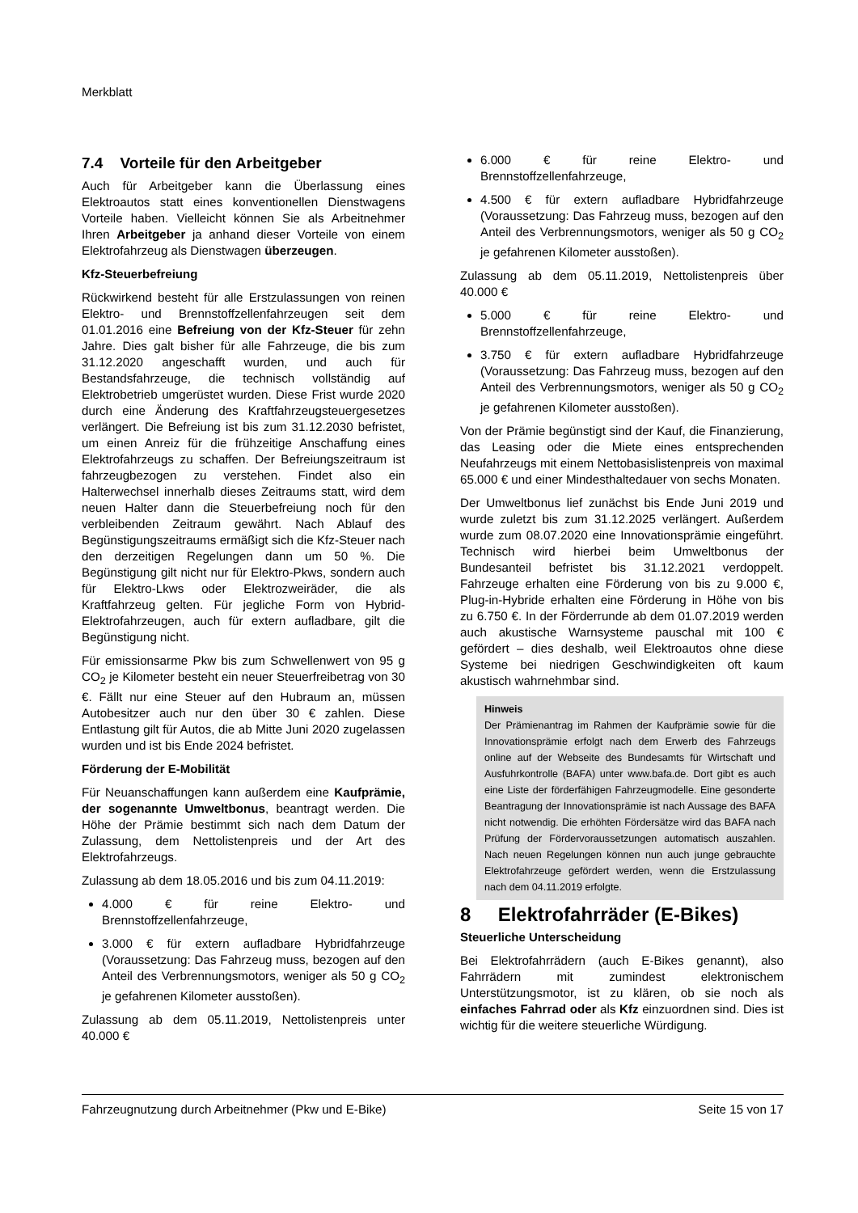Merkblatt
7.4 Vorteile für den Arbeitgeber
Auch für Arbeitgeber kann die Überlassung eines Elektroautos statt eines konventionellen Dienstwagens Vorteile haben. Vielleicht können Sie als Arbeitnehmer Ihren Arbeitgeber ja anhand dieser Vorteile von einem Elektrofahrzeug als Dienstwagen überzeugen.
Kfz-Steuerbefreiung
Rückwirkend besteht für alle Erstzulassungen von reinen Elektro- und Brennstoffzellenfahrzeugen seit dem 01.01.2016 eine Befreiung von der Kfz-Steuer für zehn Jahre. Dies galt bisher für alle Fahrzeuge, die bis zum 31.12.2020 angeschafft wurden, und auch für Bestandsfahrzeuge, die technisch vollständig auf Elektrobetrieb umgerüstet wurden. Diese Frist wurde 2020 durch eine Änderung des Kraftfahrzeugsteuergesetzes verlängert. Die Befreiung ist bis zum 31.12.2030 befristet, um einen Anreiz für die frühzeitige Anschaffung eines Elektrofahrzeugs zu schaffen. Der Befreiungszeitraum ist fahrzeugbezogen zu verstehen. Findet also ein Halterwechsel innerhalb dieses Zeitraums statt, wird dem neuen Halter dann die Steuerbefreiung noch für den verbleibenden Zeitraum gewährt. Nach Ablauf des Begünstigungszeitraums ermäßigt sich die Kfz-Steuer nach den derzeitigen Regelungen dann um 50 %. Die Begünstigung gilt nicht nur für Elektro-Pkws, sondern auch für Elektro-Lkws oder Elektrozweiräder, die als Kraftfahrzeug gelten. Für jegliche Form von Hybrid-Elektrofahrzeugen, auch für extern aufladbare, gilt die Begünstigung nicht.
Für emissionsarme Pkw bis zum Schwellenwert von 95 g CO<sub>2</sub> je Kilometer besteht ein neuer Steuerfreibetrag von 30 €. Fällt nur eine Steuer auf den Hubraum an, müssen Autobesitzer auch nur den über 30 € zahlen. Diese Entlastung gilt für Autos, die ab Mitte Juni 2020 zugelassen wurden und ist bis Ende 2024 befristet.
Förderung der E-Mobilität
Für Neuanschaffungen kann außerdem eine Kaufprämie, der sogenannte Umweltbonus, beantragt werden. Die Höhe der Prämie bestimmt sich nach dem Datum der Zulassung, dem Nettolistenpreis und der Art des Elektrofahrzeugs.
Zulassung ab dem 18.05.2016 und bis zum 04.11.2019:
4.000 € für reine Elektro- und Brennstoffzellenfahrzeuge,
3.000 € für extern aufladbare Hybridfahrzeuge (Voraussetzung: Das Fahrzeug muss, bezogen auf den Anteil des Verbrennungsmotors, weniger als 50 g CO<sub>2</sub> je gefahrenen Kilometer ausstoßen).
Zulassung ab dem 05.11.2019, Nettolistenpreis unter 40.000 €
6.000 € für reine Elektro- und Brennstoffzellenfahrzeuge,
4.500 € für extern aufladbare Hybridfahrzeuge (Voraussetzung: Das Fahrzeug muss, bezogen auf den Anteil des Verbrennungsmotors, weniger als 50 g CO<sub>2</sub> je gefahrenen Kilometer ausstoßen).
Zulassung ab dem 05.11.2019, Nettolistenpreis über 40.000 €
5.000 € für reine Elektro- und Brennstoffzellenfahrzeuge,
3.750 € für extern aufladbare Hybridfahrzeuge (Voraussetzung: Das Fahrzeug muss, bezogen auf den Anteil des Verbrennungsmotors, weniger als 50 g CO<sub>2</sub> je gefahrenen Kilometer ausstoßen).
Von der Prämie begünstigt sind der Kauf, die Finanzierung, das Leasing oder die Miete eines entsprechenden Neufahrzeugs mit einem Nettobasislistenpreis von maximal 65.000 € und einer Mindesthaltedauer von sechs Monaten.
Der Umweltbonus lief zunächst bis Ende Juni 2019 und wurde zuletzt bis zum 31.12.2025 verlängert. Außerdem wurde zum 08.07.2020 eine Innovationsprämie eingeführt. Technisch wird hierbei beim Umweltbonus der Bundesanteil befristet bis 31.12.2021 verdoppelt. Fahrzeuge erhalten eine Förderung von bis zu 9.000 €, Plug-in-Hybride erhalten eine Förderung in Höhe von bis zu 6.750 €. In der Förderrunde ab dem 01.07.2019 werden auch akustische Warnsysteme pauschal mit 100 € gefördert – dies deshalb, weil Elektroautos ohne diese Systeme bei niedrigen Geschwindigkeiten oft kaum akustisch wahrnehmbar sind.
Hinweis
Der Prämienantrag im Rahmen der Kaufprämie sowie für die Innovationsprämie erfolgt nach dem Erwerb des Fahrzeugs online auf der Webseite des Bundesamts für Wirtschaft und Ausfuhrkontrolle (BAFA) unter www.bafa.de. Dort gibt es auch eine Liste der förderfähigen Fahrzeugmodelle. Eine gesonderte Beantragung der Innovationsprämie ist nach Aussage des BAFA nicht notwendig. Die erhöhten Fördersätze wird das BAFA nach Prüfung der Fördervoraussetzungen automatisch auszahlen. Nach neuen Regelungen können nun auch junge gebrauchte Elektrofahrzeuge gefördert werden, wenn die Erstzulassung nach dem 04.11.2019 erfolgte.
8 Elektrofahrräder (E-Bikes)
Steuerliche Unterscheidung
Bei Elektrofahrrädern (auch E-Bikes genannt), also Fahrrädern mit zumindest elektronischem Unterstützungsmotor, ist zu klären, ob sie noch als einfaches Fahrrad oder als Kfz einzuordnen sind. Dies ist wichtig für die weitere steuerliche Würdigung.
Fahrzeugnutzung durch Arbeitnehmer (Pkw und E-Bike) Seite 15 von 17